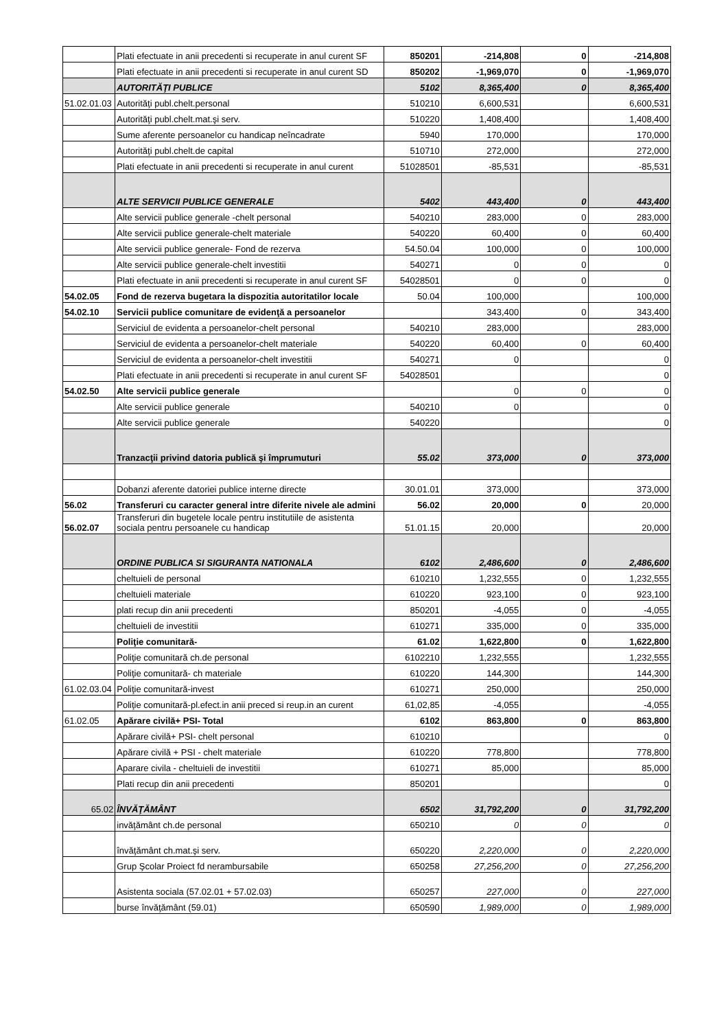| | Plati efectuate in anii precedenti si recuperate in anul curent SF | 850201 | -214,808 | 0 | -214,808 |
| | Plati efectuate in anii precedenti si recuperate in anul curent SD | 850202 | -1,969,070 | 0 | -1,969,070 |
| | AUTORITĂŢI PUBLICE | 5102 | 8,365,400 | 0 | 8,365,400 |
| 51.02.01.03 | Autorităţi publ.chelt.personal | 510210 | 6,600,531 | | 6,600,531 |
| | Autorităţi publ.chelt.mat.şi serv. | 510220 | 1,408,400 | | 1,408,400 |
| | Sume aferente persoanelor cu handicap neîncadrate | 5940 | 170,000 | | 170,000 |
| | Autorităţi publ.chelt.de capital | 510710 | 272,000 | | 272,000 |
| | Plati efectuate in anii precedenti si recuperate in anul curent | 51028501 | -85,531 | | -85,531 |
| | ALTE SERVICII PUBLICE GENERALE | 5402 | 443,400 | 0 | 443,400 |
| | Alte servicii publice generale -chelt personal | 540210 | 283,000 | 0 | 283,000 |
| | Alte servicii publice generale-chelt materiale | 540220 | 60,400 | 0 | 60,400 |
| | Alte servicii publice generale- Fond de rezerva | 54.50.04 | 100,000 | 0 | 100,000 |
| | Alte servicii publice generale-chelt investitii | 540271 | 0 | 0 | 0 |
| | Plati efectuate in anii precedenti si recuperate in anul curent SF | 54028501 | 0 | 0 | 0 |
| 54.02.05 | Fond de rezerva bugetara la dispozitia autoritatilor locale | 50.04 | 100,000 | | 100,000 |
| 54.02.10 | Servicii publice comunitare de evidenţă a persoanelor | | 343,400 | 0 | 343,400 |
| | Serviciul de evidenta a persoanelor-chelt personal | 540210 | 283,000 | | 283,000 |
| | Serviciul de evidenta a persoanelor-chelt materiale | 540220 | 60,400 | 0 | 60,400 |
| | Serviciul de evidenta a persoanelor-chelt investitii | 540271 | 0 | | 0 |
| | Plati efectuate in anii precedenti si recuperate in anul curent SF | 54028501 | | | 0 |
| 54.02.50 | Alte servicii publice generale | | 0 | 0 | 0 |
| | Alte servicii publice generale | 540210 | 0 | | 0 |
| | Alte servicii publice generale | 540220 | | | 0 |
| | Tranzacţii privind datoria publică şi împrumuturi | 55.02 | 373,000 | 0 | 373,000 |
| | Dobanzi aferente datoriei publice interne directe | 30.01.01 | 373,000 | | 373,000 |
| 56.02 | Transferuri cu caracter general intre diferite nivele ale admini | 56.02 | 20,000 | 0 | 20,000 |
| 56.02.07 | Transferuri din bugetele locale pentru institutiile de asistenta sociala pentru persoanele cu handicap | 51.01.15 | 20,000 | | 20,000 |
| | ORDINE PUBLICA SI SIGURANTA NATIONALA | 6102 | 2,486,600 | 0 | 2,486,600 |
| | cheltuieli de personal | 610210 | 1,232,555 | 0 | 1,232,555 |
| | cheltuieli materiale | 610220 | 923,100 | 0 | 923,100 |
| | plati recup din anii precedenti | 850201 | -4,055 | 0 | -4,055 |
| | cheltuieli de investitii | 610271 | 335,000 | 0 | 335,000 |
| | Poliţie comunitară- | 61.02 | 1,622,800 | 0 | 1,622,800 |
| | Poliţie comunitară ch.de personal | 6102210 | 1,232,555 | | 1,232,555 |
| | Poliţie comunitară- ch materiale | 610220 | 144,300 | | 144,300 |
| 61.02.03.04 | Poliţie comunitară-invest | 610271 | 250,000 | | 250,000 |
| | Poliţie comunitară-pl.efect.in anii preced si reup.in an curent | 61,02,85 | -4,055 | | -4,055 |
| 61.02.05 | Apărare civilă+ PSI- Total | 6102 | 863,800 | 0 | 863,800 |
| | Apărare civilă+ PSI- chelt personal | 610210 | | | 0 |
| | Apărare civilă + PSI - chelt materiale | 610220 | 778,800 | | 778,800 |
| | Aparare civila - cheltuieli de investitii | 610271 | 85,000 | | 85,000 |
| | Plati recup din anii precedenti | 850201 | | | 0 |
| 65.02 | ÎNVĂŢĂMÂNT | 6502 | 31,792,200 | 0 | 31,792,200 |
| | invăţământ ch.de personal | 650210 | 0 | 0 | 0 |
| | învăţământ ch.mat.şi serv. | 650220 | 2,220,000 | 0 | 2,220,000 |
| | Grup Şcolar Proiect fd nerambursabile | 650258 | 27,256,200 | 0 | 27,256,200 |
| | Asistenta sociala (57.02.01 + 57.02.03) | 650257 | 227,000 | 0 | 227,000 |
| | burse învăţământ (59.01) | 650590 | 1,989,000 | 0 | 1,989,000 |